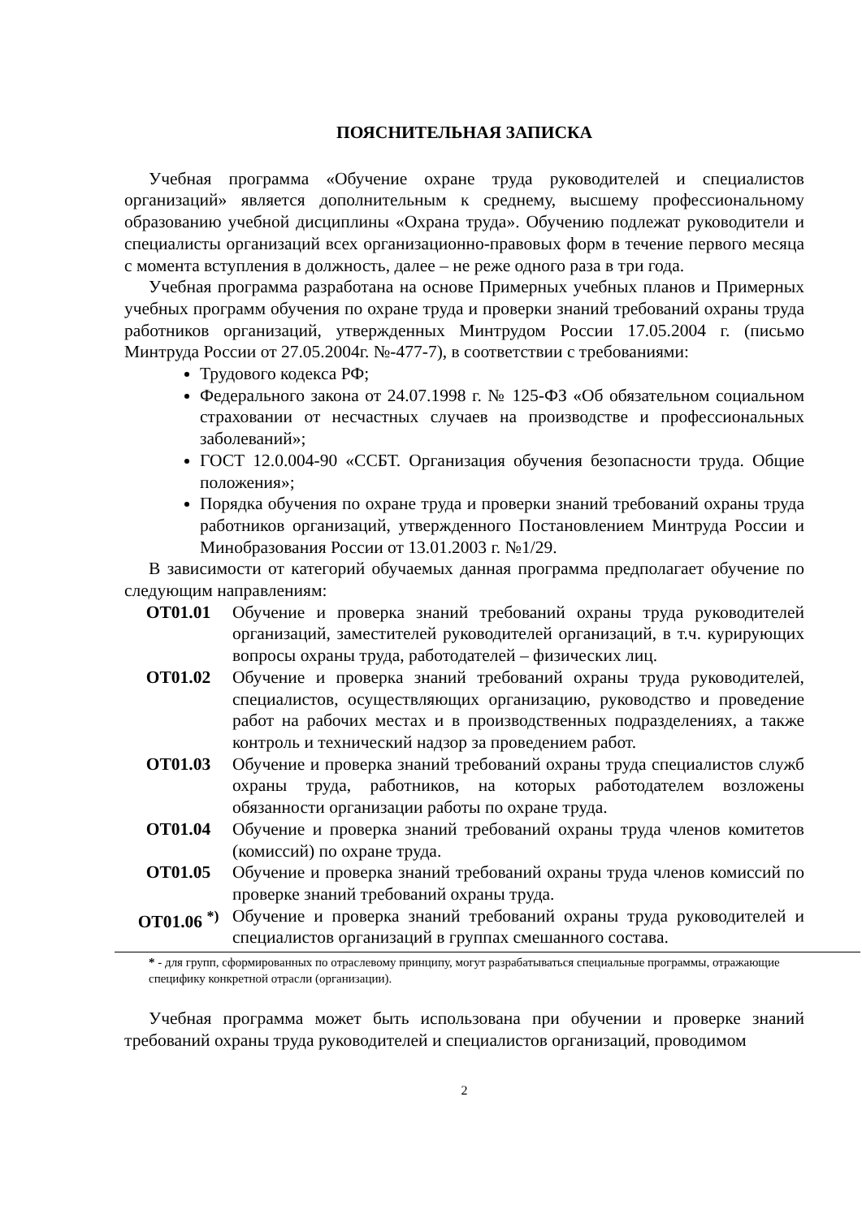ПОЯСНИТЕЛЬНАЯ ЗАПИСКА
Учебная программа «Обучение охране труда руководителей и специалистов организаций» является дополнительным к среднему, высшему профессиональному образованию учебной дисциплины «Охрана труда». Обучению подлежат руководители и специалисты организаций всех организационно-правовых форм в течение первого месяца с момента вступления в должность, далее – не реже одного раза в три года.
Учебная программа разработана на основе Примерных учебных планов и Примерных учебных программ обучения по охране труда и проверки знаний требований охраны труда работников организаций, утвержденных Минтрудом России 17.05.2004 г. (письмо Минтруда России от 27.05.2004г. №-477-7), в соответствии с требованиями:
Трудового кодекса РФ;
Федерального закона от 24.07.1998 г. № 125-ФЗ «Об обязательном социальном страховании от несчастных случаев на производстве и профессиональных заболеваний»;
ГОСТ 12.0.004-90 «ССБТ. Организация обучения безопасности труда. Общие положения»;
Порядка обучения по охране труда и проверки знаний требований охраны труда работников организаций, утвержденного Постановлением Минтруда России и Минобразования России от 13.01.2003 г. №1/29.
В зависимости от категорий обучаемых данная программа предполагает обучение по следующим направлениям:
ОТ01.01 Обучение и проверка знаний требований охраны труда руководителей организаций, заместителей руководителей организаций, в т.ч. курирующих вопросы охраны труда, работодателей – физических лиц.
ОТ01.02 Обучение и проверка знаний требований охраны труда руководителей, специалистов, осуществляющих организацию, руководство и проведение работ на рабочих местах и в производственных подразделениях, а также контроль и технический надзор за проведением работ.
ОТ01.03 Обучение и проверка знаний требований охраны труда специалистов служб охраны труда, работников, на которых работодателем возложены обязанности организации работы по охране труда.
ОТ01.04 Обучение и проверка знаний требований охраны труда членов комитетов (комиссий) по охране труда.
ОТ01.05 Обучение и проверка знаний требований охраны труда членов комиссий по проверке знаний требований охраны труда.
ОТ01.06 <sup>*)</sup> Обучение и проверка знаний требований охраны труда руководителей и специалистов организаций в группах смешанного состава.
* - для групп, сформированных по отраслевому принципу, могут разрабатываться специальные программы, отражающие специфику конкретной отрасли (организации).
Учебная программа может быть использована при обучении и проверке знаний требований охраны труда руководителей и специалистов организаций, проводимом
2